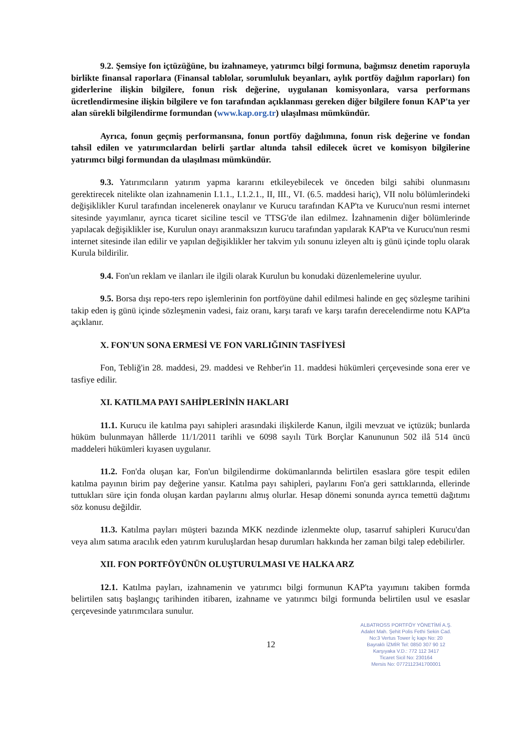9.2. Şemsiye fon içtüzüğüne, bu izahnameye, yatırımcı bilgi formuna, bağımsız denetim raporuyla birlikte finansal raporlara (Finansal tablolar, sorumluluk beyanları, aylık portföy dağılım raporları) fon giderlerine ilişkin bilgilere, fonun risk değerine, uygulanan komisyonlara, varsa performans ücretlendirmesine ilişkin bilgilere ve fon tarafından açıklanması gereken diğer bilgilere fonun KAP'ta yer alan sürekli bilgilendirme formundan (www.kap.org.tr) ulaşılması mümkündür.
Ayrıca, fonun geçmiş performansına, fonun portföy dağılımına, fonun risk değerine ve fondan tahsil edilen ve yatırımcılardan belirli şartlar altında tahsil edilecek ücret ve komisyon bilgilerine yatırımcı bilgi formundan da ulaşılması mümkündür.
9.3. Yatırımcıların yatırım yapma kararını etkileyebilecek ve önceden bilgi sahibi olunmasını gerektirecek nitelikte olan izahnamenin I.1.1., I.1.2.1., II, III., VI. (6.5. maddesi hariç), VII nolu bölümlerindeki değişiklikler Kurul tarafından incelenerek onaylanır ve Kurucu tarafından KAP'ta ve Kurucu'nun resmi internet sitesinde yayımlanır, ayrıca ticaret siciline tescil ve TTSG'de ilan edilmez. İzahnamenin diğer bölümlerinde yapılacak değişiklikler ise, Kurulun onayı aranmaksızın kurucu tarafından yapılarak KAP'ta ve Kurucu'nun resmi internet sitesinde ilan edilir ve yapılan değişiklikler her takvim yılı sonunu izleyen altı iş günü içinde toplu olarak Kurula bildirilir.
9.4. Fon'un reklam ve ilanları ile ilgili olarak Kurulun bu konudaki düzenlemelerine uyulur.
9.5. Borsa dışı repo-ters repo işlemlerinin fon portföyüne dahil edilmesi halinde en geç sözleşme tarihini takip eden iş günü içinde sözleşmenin vadesi, faiz oranı, karşı tarafı ve karşı tarafın derecelendirme notu KAP'ta açıklanır.
X. FON'UN SONA ERMESİ VE FON VARLIĞININ TASFİYESİ
Fon, Tebliğ'in 28. maddesi, 29. maddesi ve Rehber'in 11. maddesi hükümleri çerçevesinde sona erer ve tasfiye edilir.
XI. KATILMA PAYI SAHİPLERİNİN HAKLARI
11.1. Kurucu ile katılma payı sahipleri arasındaki ilişkilerde Kanun, ilgili mevzuat ve içtüzük; bunlarda hüküm bulunmayan hâllerde 11/1/2011 tarihli ve 6098 sayılı Türk Borçlar Kanununun 502 ilâ 514 üncü maddeleri hükümleri kıyasen uygulanır.
11.2. Fon'da oluşan kar, Fon'un bilgilendirme dokümanlarında belirtilen esaslara göre tespit edilen katılma payının birim pay değerine yansır. Katılma payı sahipleri, paylarını Fon'a geri sattıklarında, ellerinde tuttukları süre için fonda oluşan kardan paylarını almış olurlar. Hesap dönemi sonunda ayrıca temettü dağıtımı söz konusu değildir.
11.3. Katılma payları müşteri bazında MKK nezdinde izlenmekte olup, tasarruf sahipleri Kurucu'dan veya alım satıma aracılık eden yatırım kuruluşlardan hesap durumları hakkında her zaman bilgi talep edebilirler.
XII. FON PORTFÖYÜNÜN OLUŞTURULMASI VE HALKA ARZ
12.1. Katılma payları, izahnamenin ve yatırımcı bilgi formunun KAP'ta yayımını takiben formda belirtilen satış başlangıç tarihinden itibaren, izahname ve yatırımcı bilgi formunda belirtilen usul ve esaslar çerçevesinde yatırımcılara sunulur.
12
ALBATROSS PORTFÖY YÖNETİMİ A.Ş.
Adalet Mah. Şehit Polis Fethi Sekin Cad.
No:3 Vertus Tower İç kapı No: 20
Bayraklı İZMİR Tel: 0850 307 90 12
Karşıyaka V.D.: 772 112 3417
Ticaret Sicil No: 230164
Mersis No: 0772112341700001